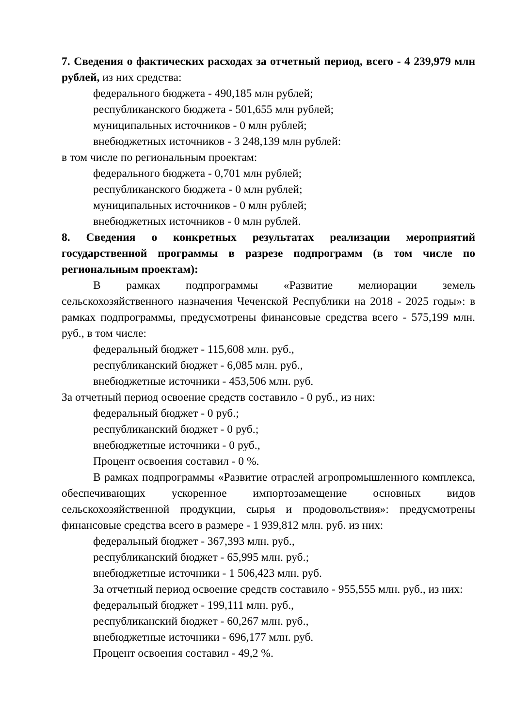7. Сведения о фактических расходах за отчетный период, всего - 4 239,979 млн рублей, из них средства:
федерального бюджета - 490,185 млн рублей;
республиканского бюджета - 501,655 млн рублей;
муниципальных источников - 0 млн рублей;
внебюджетных источников - 3 248,139 млн рублей:
в том числе по региональным проектам:
федерального бюджета - 0,701 млн рублей;
республиканского бюджета - 0 млн рублей;
муниципальных источников - 0 млн рублей;
внебюджетных источников - 0 млн рублей.
8. Сведения о конкретных результатах реализации мероприятий государственной программы в разрезе подпрограмм (в том числе по региональным проектам):
В рамках подпрограммы «Развитие мелиорации земель сельскохозяйственного назначения Чеченской Республики на 2018 - 2025 годы»: в рамках подпрограммы, предусмотрены финансовые средства всего - 575,199 млн. руб., в том числе:
федеральный бюджет - 115,608 млн. руб.,
республиканский бюджет - 6,085 млн. руб.,
внебюджетные источники - 453,506 млн. руб.
За отчетный период освоение средств составило - 0 руб., из них:
федеральный бюджет - 0 руб.;
республиканский бюджет - 0 руб.;
внебюджетные источники - 0 руб.,
Процент освоения составил - 0 %.
В рамках подпрограммы «Развитие отраслей агропромышленного комплекса, обеспечивающих ускоренное импортозамещение основных видов сельскохозяйственной продукции, сырья и продовольствия»: предусмотрены финансовые средства всего в размере - 1 939,812 млн. руб. из них:
федеральный бюджет - 367,393 млн. руб.,
республиканский бюджет - 65,995 млн. руб.;
внебюджетные источники - 1 506,423 млн. руб.
За отчетный период освоение средств составило - 955,555 млн. руб., из них:
федеральный бюджет - 199,111 млн. руб.,
республиканский бюджет - 60,267 млн. руб.,
внебюджетные источники - 696,177 млн. руб.
Процент освоения составил - 49,2 %.